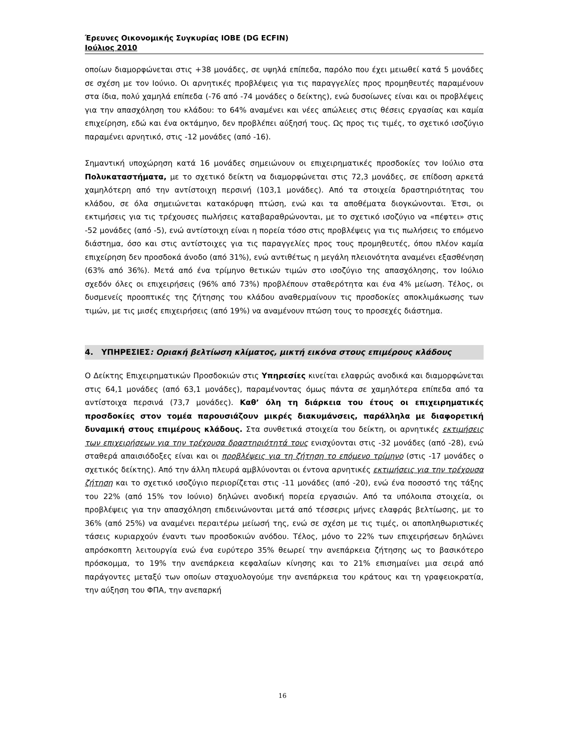Έρευνες Οικονομικής Συγκυρίας ΙΟΒΕ (DG ECFIN)
Ιούλιος 2010
οποίων διαμορφώνεται στις +38 μονάδες, σε υψηλά επίπεδα, παρόλο που έχει μειωθεί κατά 5 μονάδες σε σχέση με τον Ιούνιο. Οι αρνητικές προβλέψεις για τις παραγγελίες προς προμηθευτές παραμένουν στα ίδια, πολύ χαμηλά επίπεδα (-76 από -74 μονάδες ο δείκτης), ενώ δυσοίωνες είναι και οι προβλέψεις για την απασχόληση του κλάδου: το 64% αναμένει και νέες απώλειες στις θέσεις εργασίας και καμία επιχείρηση, εδώ και ένα οκτάμηνο, δεν προβλέπει αύξησή τους. Ως προς τις τιμές, το σχετικό ισοζύγιο παραμένει αρνητικό, στις -12 μονάδες (από -16).
Σημαντική υποχώρηση κατά 16 μονάδες σημειώνουν οι επιχειρηματικές προσδοκίες τον Ιούλιο στα Πολυκαταστήματα, με το σχετικό δείκτη να διαμορφώνεται στις 72,3 μονάδες, σε επίδοση αρκετά χαμηλότερη από την αντίστοιχη περσινή (103,1 μονάδες). Από τα στοιχεία δραστηριότητας του κλάδου, σε όλα σημειώνεται κατακόρυφη πτώση, ενώ και τα αποθέματα διογκώνονται. Έτσι, οι εκτιμήσεις για τις τρέχουσες πωλήσεις καταβαραθρώνονται, με το σχετικό ισοζύγιο να «πέφτει» στις -52 μονάδες (από -5), ενώ αντίστοιχη είναι η πορεία τόσο στις προβλέψεις για τις πωλήσεις το επόμενο διάστημα, όσο και στις αντίστοιχες για τις παραγγελίες προς τους προμηθευτές, όπου πλέον καμία επιχείρηση δεν προσδοκά άνοδο (από 31%), ενώ αντιθέτως η μεγάλη πλειονότητα αναμένει εξασθένηση (63% από 36%). Μετά από ένα τρίμηνο θετικών τιμών στο ισοζύγιο της απασχόλησης, τον Ιούλιο σχεδόν όλες οι επιχειρήσεις (96% από 73%) προβλέπουν σταθερότητα και ένα 4% μείωση. Τέλος, οι δυσμενείς προοπτικές της ζήτησης του κλάδου αναθερμαίνουν τις προσδοκίες αποκλιμάκωσης των τιμών, με τις μισές επιχειρήσεις (από 19%) να αναμένουν πτώση τους το προσεχές διάστημα.
4. ΥΠΗΡΕΣΙΕΣ: Οριακή βελτίωση κλίματος, μικτή εικόνα στους επιμέρους κλάδους
Ο Δείκτης Επιχειρηματικών Προσδοκιών στις Υπηρεσίες κινείται ελαφρώς ανοδικά και διαμορφώνεται στις 64,1 μονάδες (από 63,1 μονάδες), παραμένοντας όμως πάντα σε χαμηλότερα επίπεδα από τα αντίστοιχα περσινά (73,7 μονάδες). Καθ’ όλη τη διάρκεια του έτους οι επιχειρηματικές προσδοκίες στον τομέα παρουσιάζουν μικρές διακυμάνσεις, παράλληλα με διαφορετική δυναμική στους επιμέρους κλάδους. Στα συνθετικά στοιχεία του δείκτη, οι αρνητικές εκτιμήσεις των επιχειρήσεων για την τρέχουσα δραστηριότητά τους ενισχύονται στις -32 μονάδες (από -28), ενώ σταθερά απαισιόδοξες είναι και οι προβλέψεις για τη ζήτηση το επόμενο τρίμηνο (στις -17 μονάδες ο σχετικός δείκτης). Από την άλλη πλευρά αμβλύνονται οι έντονα αρνητικές εκτιμήσεις για την τρέχουσα ζήτηση και το σχετικό ισοζύγιο περιορίζεται στις -11 μονάδες (από -20), ενώ ένα ποσοστό της τάξης του 22% (από 15% τον Ιούνιο) δηλώνει ανοδική πορεία εργασιών. Από τα υπόλοιπα στοιχεία, οι προβλέψεις για την απασχόληση επιδεινώνονται μετά από τέσσερις μήνες ελαφράς βελτίωσης, με το 36% (από 25%) να αναμένει περαιτέρω μείωσή της, ενώ σε σχέση με τις τιμές, οι αποπληθωριστικές τάσεις κυριαρχούν έναντι των προσδοκιών ανόδου. Τέλος, μόνο το 22% των επιχειρήσεων δηλώνει απρόσκοπτη λειτουργία ενώ ένα ευρύτερο 35% θεωρεί την ανεπάρκεια ζήτησης ως το βασικότερο πρόσκομμα, το 19% την ανεπάρκεια κεφαλαίων κίνησης και το 21% επισημαίνει μια σειρά από παράγοντες μεταξύ των οποίων σταχυολογούμε την ανεπάρκεια του κράτους και τη γραφειοκρατία, την αύξηση του ΦΠΑ, την ανεπαρκή
16